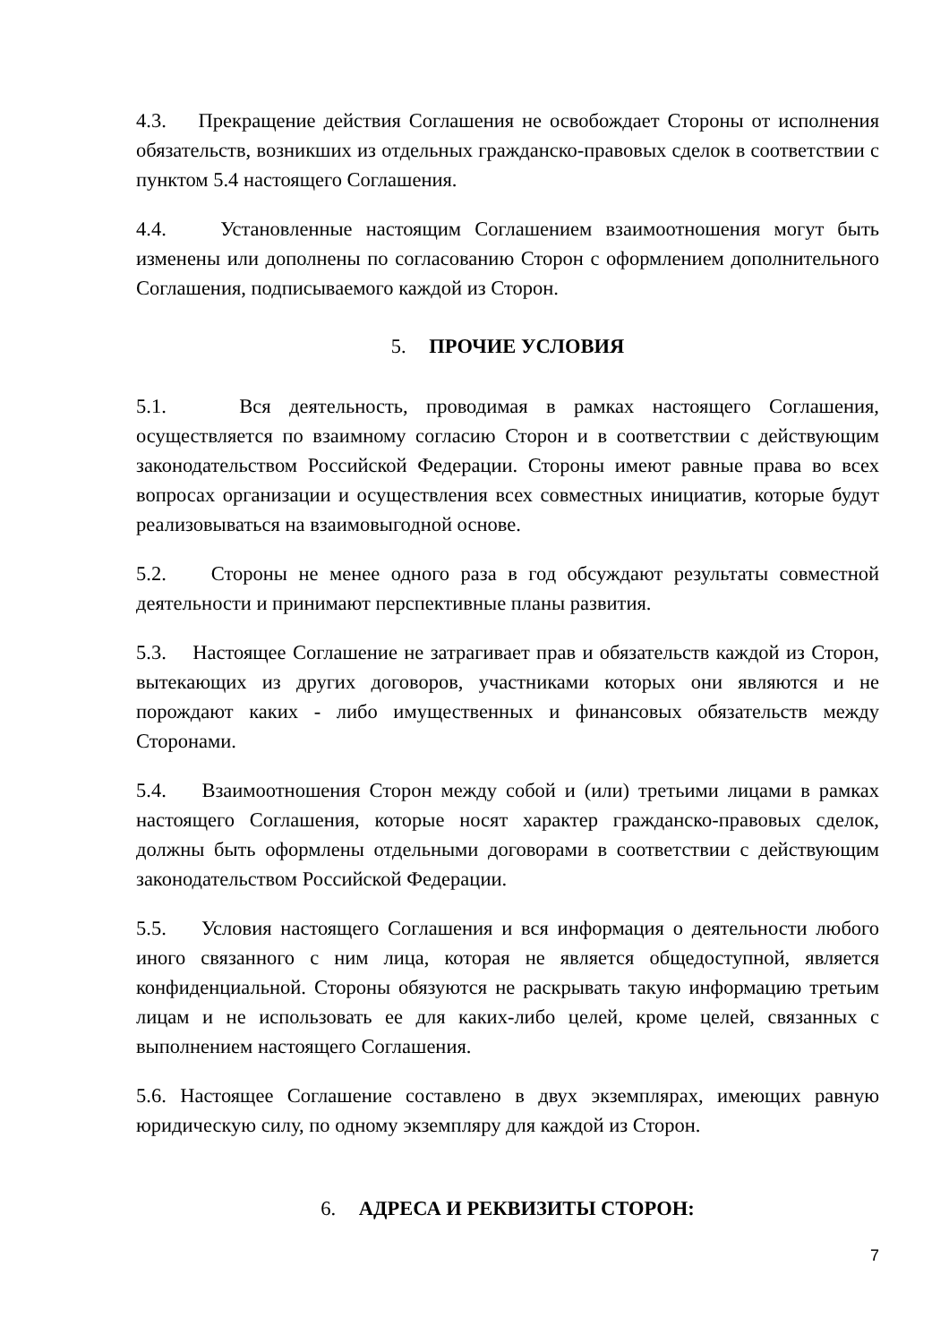4.3. Прекращение действия Соглашения не освобождает Стороны от исполнения обязательств, возникших из отдельных гражданско-правовых сделок в соответствии с пунктом 5.4 настоящего Соглашения.
4.4. Установленные настоящим Соглашением взаимоотношения могут быть изменены или дополнены по согласованию Сторон с оформлением дополнительного Соглашения, подписываемого каждой из Сторон.
5. ПРОЧИЕ УСЛОВИЯ
5.1. Вся деятельность, проводимая в рамках настоящего Соглашения, осуществляется по взаимному согласию Сторон и в соответствии с действующим законодательством Российской Федерации. Стороны имеют равные права во всех вопросах организации и осуществления всех совместных инициатив, которые будут реализовываться на взаимовыгодной основе.
5.2. Стороны не менее одного раза в год обсуждают результаты совместной деятельности и принимают перспективные планы развития.
5.3. Настоящее Соглашение не затрагивает прав и обязательств каждой из Сторон, вытекающих из других договоров, участниками которых они являются и не порождают каких - либо имущественных и финансовых обязательств между Сторонами.
5.4. Взаимоотношения Сторон между собой и (или) третьими лицами в рамках настоящего Соглашения, которые носят характер гражданско-правовых сделок, должны быть оформлены отдельными договорами в соответствии с действующим законодательством Российской Федерации.
5.5. Условия настоящего Соглашения и вся информация о деятельности любого иного связанного с ним лица, которая не является общедоступной, является конфиденциальной. Стороны обязуются не раскрывать такую информацию третьим лицам и не использовать ее для каких-либо целей, кроме целей, связанных с выполнением настоящего Соглашения.
5.6. Настоящее Соглашение составлено в двух экземплярах, имеющих равную юридическую силу, по одному экземпляру для каждой из Сторон.
6. АДРЕСА И РЕКВИЗИТЫ СТОРОН:
7